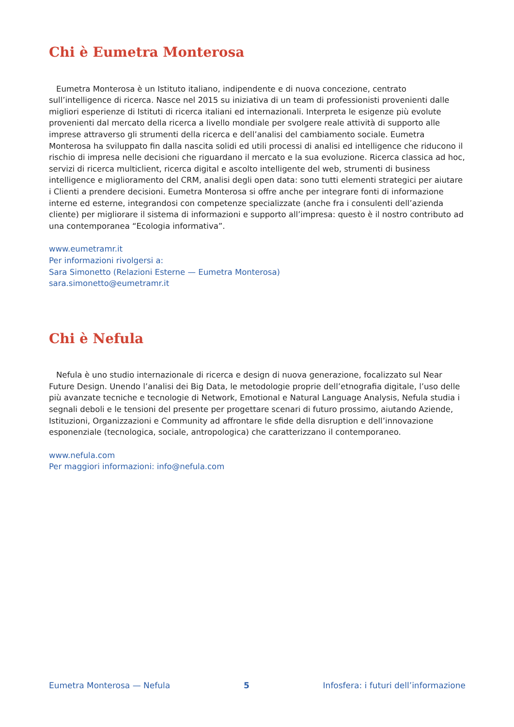Chi è Eumetra Monterosa
Eumetra Monterosa è un Istituto italiano, indipendente e di nuova concezione, centrato sull’intelligence di ricerca. Nasce nel 2015 su iniziativa di un team di professionisti provenienti dalle migliori esperienze di Istituti di ricerca italiani ed internazionali. Interpreta le esigenze più evolute provenienti dal mercato della ricerca a livello mondiale per svolgere reale attività di supporto alle imprese attraverso gli strumenti della ricerca e dell’analisi del cambiamento sociale. Eumetra Monterosa ha sviluppato fin dalla nascita solidi ed utili processi di analisi ed intelligence che riducono il rischio di impresa nelle decisioni che riguardano il mercato e la sua evoluzione. Ricerca classica ad hoc, servizi di ricerca multiclient, ricerca digital e ascolto intelligente del web, strumenti di business intelligence e miglioramento del CRM, analisi degli open data: sono tutti elementi strategici per aiutare i Clienti a prendere decisioni. Eumetra Monterosa si offre anche per integrare fonti di informazione interne ed esterne, integrandosi con competenze specializzate (anche fra i consulenti dell’azienda cliente) per migliorare il sistema di informazioni e supporto all’impresa: questo è il nostro contributo ad una contemporanea “Ecologia informativa”.
www.eumetramr.it
Per informazioni rivolgersi a:
Sara Simonetto (Relazioni Esterne — Eumetra Monterosa)
sara.simonetto@eumetramr.it
Chi è Nefula
Nefula è uno studio internazionale di ricerca e design di nuova generazione, focalizzato sul Near Future Design. Unendo l’analisi dei Big Data, le metodologie proprie dell’etnografia digitale, l’uso delle più avanzate tecniche e tecnologie di Network, Emotional e Natural Language Analysis, Nefula studia i segnali deboli e le tensioni del presente per progettare scenari di futuro prossimo, aiutando Aziende, Istituzioni, Organizzazioni e Community ad affrontare le sfide della disruption e dell’innovazione esponenziale (tecnologica, sociale, antropologica) che caratterizzano il contemporaneo.
www.nefula.com
Per maggiori informazioni: info@nefula.com
Eumetra Monterosa — Nefula 5 Infosfera: i futuri dell’informazione